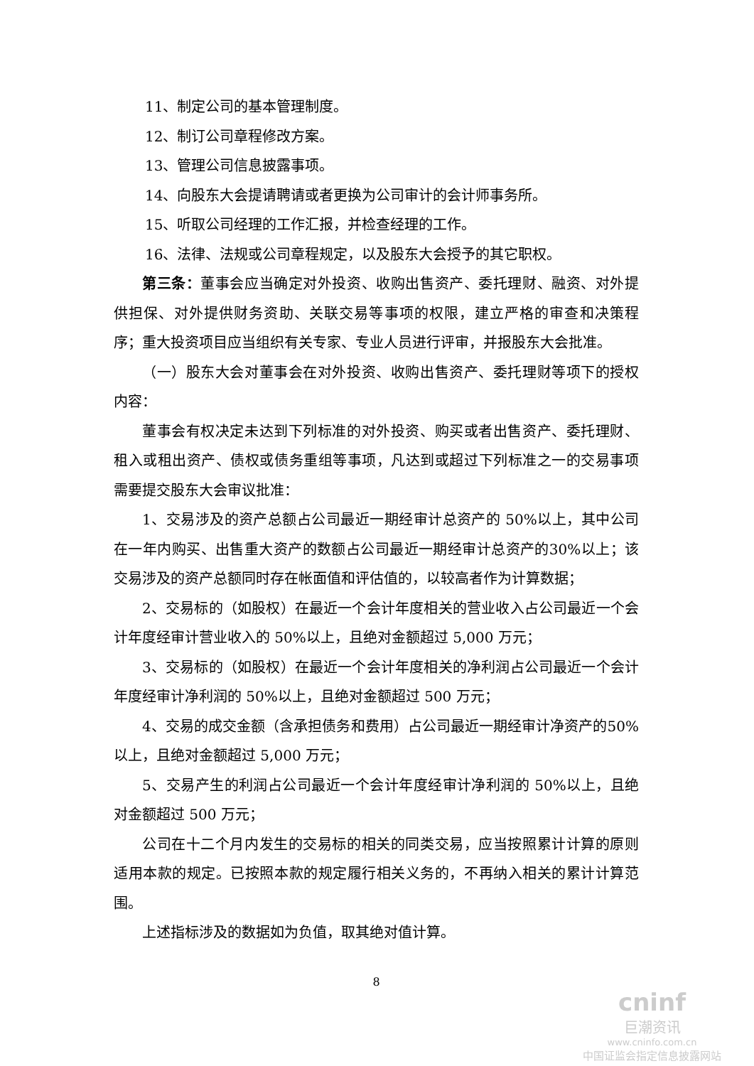11、制定公司的基本管理制度。
12、制订公司章程修改方案。
13、管理公司信息披露事项。
14、向股东大会提请聘请或者更换为公司审计的会计师事务所。
15、听取公司经理的工作汇报，并检查经理的工作。
16、法律、法规或公司章程规定，以及股东大会授予的其它职权。
第三条：董事会应当确定对外投资、收购出售资产、委托理财、融资、对外提供担保、对外提供财务资助、关联交易等事项的权限，建立严格的审查和决策程序；重大投资项目应当组织有关专家、专业人员进行评审，并报股东大会批准。
（一）股东大会对董事会在对外投资、收购出售资产、委托理财等项下的授权内容：
董事会有权决定未达到下列标准的对外投资、购买或者出售资产、委托理财、租入或租出资产、债权或债务重组等事项，凡达到或超过下列标准之一的交易事项需要提交股东大会审议批准：
1、交易涉及的资产总额占公司最近一期经审计总资产的 50%以上，其中公司在一年内购买、出售重大资产的数额占公司最近一期经审计总资产的30%以上；该交易涉及的资产总额同时存在帐面值和评估值的，以较高者作为计算数据；
2、交易标的（如股权）在最近一个会计年度相关的营业收入占公司最近一个会计年度经审计营业收入的 50%以上，且绝对金额超过 5,000 万元；
3、交易标的（如股权）在最近一个会计年度相关的净利润占公司最近一个会计年度经审计净利润的 50%以上，且绝对金额超过 500 万元；
4、交易的成交金额（含承担债务和费用）占公司最近一期经审计净资产的50%以上，且绝对金额超过 5,000 万元；
5、交易产生的利润占公司最近一个会计年度经审计净利润的 50%以上，且绝对金额超过 500 万元；
公司在十二个月内发生的交易标的相关的同类交易，应当按照累计计算的原则适用本款的规定。已按照本款的规定履行相关义务的，不再纳入相关的累计计算范围。
上述指标涉及的数据如为负值，取其绝对值计算。
8
cninf
巨潮资讯
www.cninfo.com.cn
中国证监会指定信息披露网站